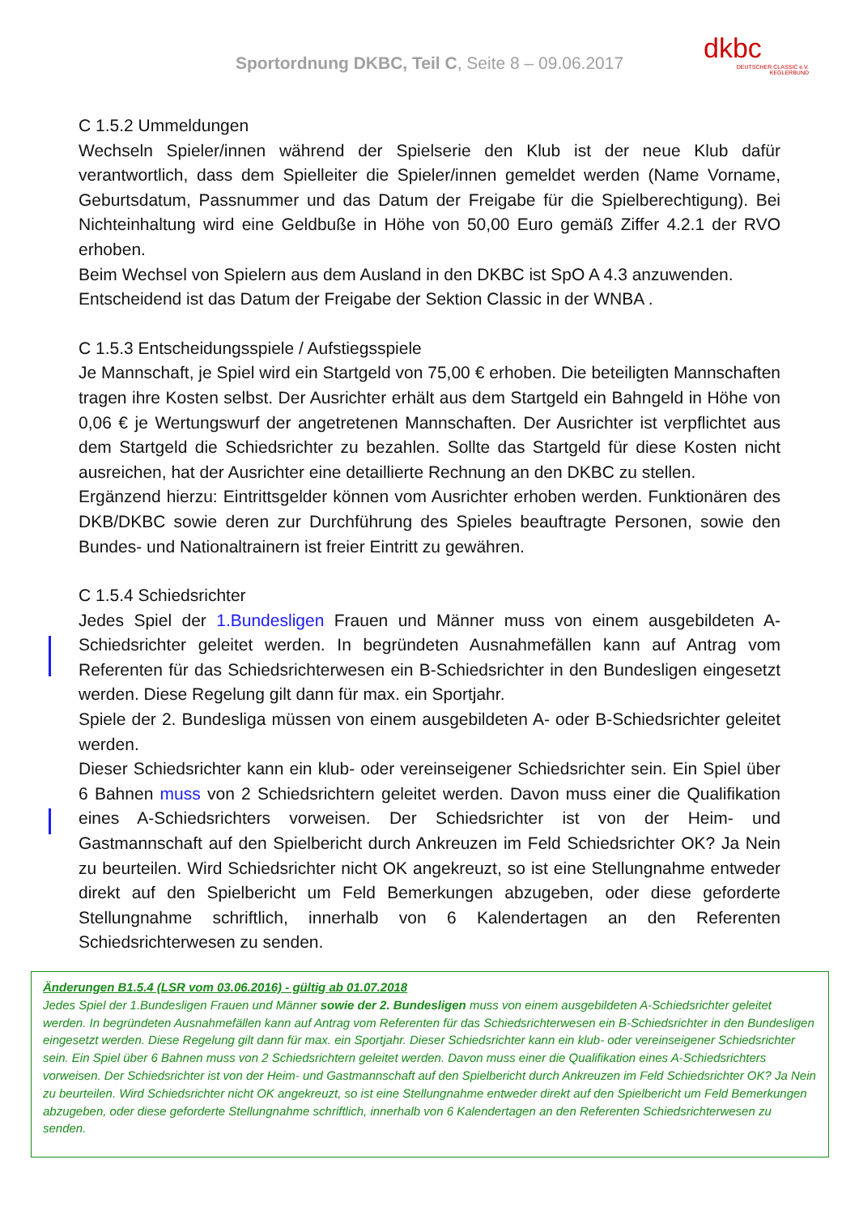Sportordnung DKBC, Teil C, Seite 8 – 09.06.2017
dkbc
DEUTSCHER CLASSIC e.V. KEGLERBUND
C 1.5.2 Ummeldungen
Wechseln Spieler/innen während der Spielserie den Klub ist der neue Klub dafür verantwortlich, dass dem Spielleiter die Spieler/innen gemeldet werden (Name Vorname, Geburtsdatum, Passnummer und das Datum der Freigabe für die Spielberechtigung). Bei Nichteinhaltung wird eine Geldbuße in Höhe von 50,00 Euro gemäß Ziffer 4.2.1 der RVO erhoben.
Beim Wechsel von Spielern aus dem Ausland in den DKBC ist SpO A 4.3 anzuwenden.
Entscheidend ist das Datum der Freigabe der Sektion Classic in der WNBA .
C 1.5.3 Entscheidungsspiele / Aufstiegsspiele
Je Mannschaft, je Spiel wird ein Startgeld von 75,00 € erhoben. Die beteiligten Mannschaften tragen ihre Kosten selbst. Der Ausrichter erhält aus dem Startgeld ein Bahngeld in Höhe von 0,06 € je Wertungswurf der angetretenen Mannschaften. Der Ausrichter ist verpflichtet aus dem Startgeld die Schiedsrichter zu bezahlen. Sollte das Startgeld für diese Kosten nicht ausreichen, hat der Ausrichter eine detaillierte Rechnung an den DKBC zu stellen.
Ergänzend hierzu: Eintrittsgelder können vom Ausrichter erhoben werden. Funktionären des DKB/DKBC sowie deren zur Durchführung des Spieles beauftragte Personen, sowie den Bundes- und Nationaltrainern ist freier Eintritt zu gewähren.
C 1.5.4 Schiedsrichter
Jedes Spiel der 1.Bundesligen Frauen und Männer muss von einem ausgebildeten A-Schiedsrichter geleitet werden. In begründeten Ausnahmefällen kann auf Antrag vom Referenten für das Schiedsrichterwesen ein B-Schiedsrichter in den Bundesligen eingesetzt werden. Diese Regelung gilt dann für max. ein Sportjahr.
Spiele der 2. Bundesliga müssen von einem ausgebildeten A- oder B-Schiedsrichter geleitet werden.
Dieser Schiedsrichter kann ein klub- oder vereinseigener Schiedsrichter sein. Ein Spiel über 6 Bahnen muss von 2 Schiedsrichtern geleitet werden. Davon muss einer die Qualifikation eines A-Schiedsrichters vorweisen. Der Schiedsrichter ist von der Heim- und Gastmannschaft auf den Spielbericht durch Ankreuzen im Feld Schiedsrichter OK? Ja Nein zu beurteilen. Wird Schiedsrichter nicht OK angekreuzt, so ist eine Stellungnahme entweder direkt auf den Spielbericht um Feld Bemerkungen abzugeben, oder diese geforderte Stellungnahme schriftlich, innerhalb von 6 Kalendertagen an den Referenten Schiedsrichterwesen zu senden.
Änderungen B1.5.4 (LSR vom 03.06.2016) - gültig ab 01.07.2018
Jedes Spiel der 1.Bundesligen Frauen und Männer sowie der 2. Bundesligen muss von einem ausgebildeten A-Schiedsrichter geleitet werden. In begründeten Ausnahmefällen kann auf Antrag vom Referenten für das Schiedsrichterwesen ein B-Schiedsrichter in den Bundesligen eingesetzt werden. Diese Regelung gilt dann für max. ein Sportjahr. Dieser Schiedsrichter kann ein klub- oder vereinseigener Schiedsrichter sein. Ein Spiel über 6 Bahnen muss von 2 Schiedsrichtern geleitet werden. Davon muss einer die Qualifikation eines A-Schiedsrichters vorweisen. Der Schiedsrichter ist von der Heim- und Gastmannschaft auf den Spielbericht durch Ankreuzen im Feld Schiedsrichter OK? Ja Nein zu beurteilen. Wird Schiedsrichter nicht OK angekreuzt, so ist eine Stellungnahme entweder direkt auf den Spielbericht um Feld Bemerkungen abzugeben, oder diese geforderte Stellungnahme schriftlich, innerhalb von 6 Kalendertagen an den Referenten Schiedsrichterwesen zu senden.